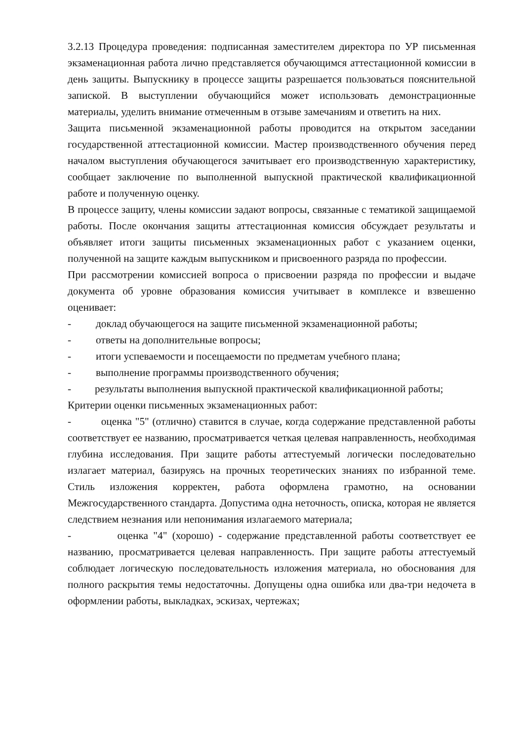3.2.13 Процедура проведения: подписанная заместителем директора по УР письменная экзаменационная работа лично представляется обучающимся аттестационной комиссии в день защиты. Выпускнику в процессе защиты разрешается пользоваться пояснительной запиской. В выступлении обучающийся может использовать демонстрационные материалы, уделить внимание отмеченным в отзыве замечаниям и ответить на них.
Защита письменной экзаменационной работы проводится на открытом заседании государственной аттестационной комиссии. Мастер производственного обучения перед началом выступления обучающегося зачитывает его производственную характеристику, сообщает заключение по выполненной выпускной практической квалификационной работе и полученную оценку.
В процессе защиту, члены комиссии задают вопросы, связанные с тематикой защищаемой работы. После окончания защиты аттестационная комиссия обсуждает результаты и объявляет итоги защиты письменных экзаменационных работ с указанием оценки, полученной на защите каждым выпускником и присвоенного разряда по профессии.
При рассмотрении комиссией вопроса о присвоении разряда по профессии и выдаче документа об уровне образования комиссия учитывает в комплексе и взвешенно оценивает:
- доклад обучающегося на защите письменной экзаменационной работы;
- ответы на дополнительные вопросы;
- итоги успеваемости и посещаемости по предметам учебного плана;
- выполнение программы производственного обучения;
- результаты выполнения выпускной практической квалификационной работы;
Критерии оценки письменных экзаменационных работ:
- оценка "5" (отлично) ставится в случае, когда содержание представленной работы соответствует ее названию, просматривается четкая целевая направленность, необходимая глубина исследования. При защите работы аттестуемый логически последовательно излагает материал, базируясь на прочных теоретических знаниях по избранной теме. Стиль изложения корректен, работа оформлена грамотно, на основании Межгосударственного стандарта. Допустима одна неточность, описка, которая не является следствием незнания или непонимания излагаемого материала;
- оценка "4" (хорошо) - содержание представленной работы соответствует ее названию, просматривается целевая направленность. При защите работы аттестуемый соблюдает логическую последовательность изложения материала, но обоснования для полного раскрытия темы недостаточны. Допущены одна ошибка или два-три недочета в оформлении работы, выкладках, эскизах, чертежах;